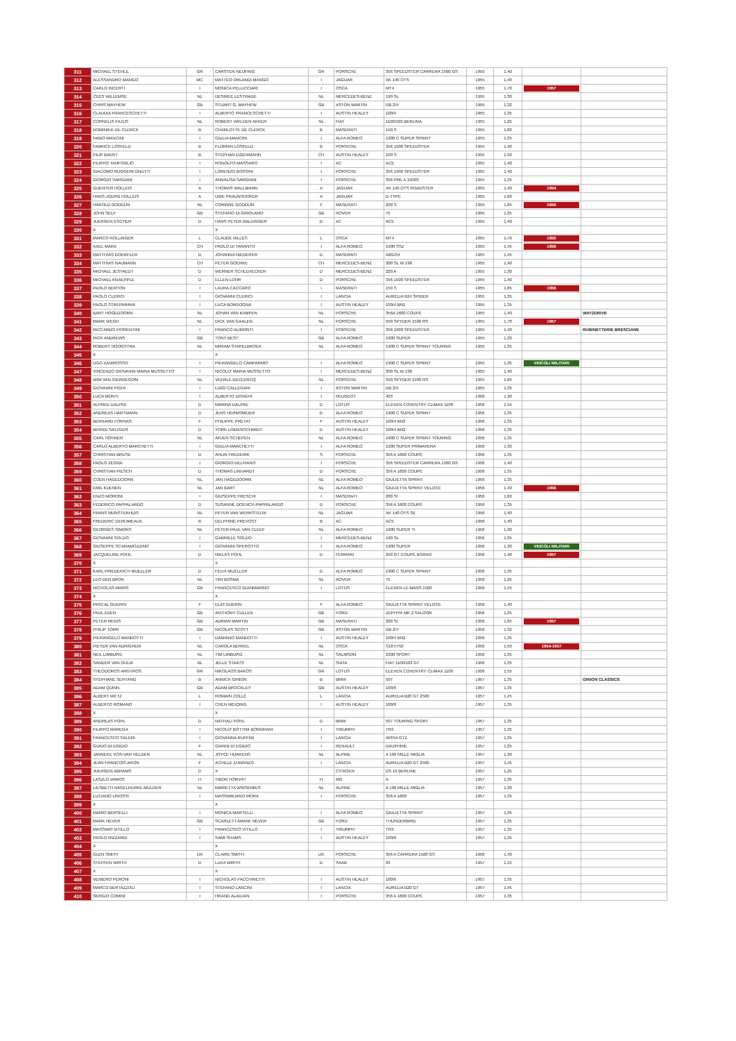| 311 | MICHAEL STEHLE | GR | CARSTEN NEUFING | GR | PORSCHE | 356 SPEEDSTER CARRERA 1500 GS | 1955 | 1,40 | | |
| 312 | ALESSANDRO MANGO | MC | MATTEO ORLANDI MANGO | I | JAGUAR | XK 140 OTS | 1955 | 1,40 | | |
| 313 | CARLO INCERTI | I | MONICA PELLICCIARI | I | OSCA | MT4 | 1955 | 1,70 | 1957 | |
| 314 | CEES WILLEMSE | NL | DESIREE LESTRADE | NL | MERCEDES-BENZ | 190 SL | 1955 | 1,30 | | |
| 315 | CHRIS MAYHEW | GB | STUART G. MAYHEW | GB | ASTON MARTIN | DB 2/4 | 1955 | 1,32 | | |
| 316 | CLAUDIA FRANCESCHETTI | I | ALBERTO FRANCESCHETTI | I | AUSTIN HEALEY | 100/4 | 1955 | 1,35 | | |
| 317 | CORNELIS FILIUS | NL | ROBERT VAN DEN AKKER | NL | FIAT | 1100/103 BERLINA | 1955 | 1,25 | | |
| 318 | DOMINIEK DE CLERCK | B | CHARLOTTE DE CLERCK | B | MASERATI | 150 S | 1955 | 1,60 | | |
| 319 | FABIO MANCINI | I | GIULIA MANCINI | I | ALFA ROMEO | 1900 C SUPER SPRINT | 1955 | 1,35 | | |
| 320 | FABRICE LOSFELD | B | FLORIAN LOSFELD | B | PORSCHE | 356 1500 SPEEDSTER | 1955 | 1,40 | | |
| 321 | FILIP BAERT | B | STEPHAN EIGENMANN | CH | AUSTIN HEALEY | 100 S | 1955 | 1,50 | | |
| 322 | FILIPPO TANFOGLIO | I | RODOLFO MASSARO | I | AC | ACE | 1955 | 1,40 | | |
| 323 | GIACOMO RUGGERI GNUTTI | I | LORENZO BOSSINI | I | PORSCHE | 356 1500 SPEEDSTER | 1955 | 1,40 | | |
| 324 | GIORGIO SARGIANI | I | ANNALISA SARGIANI | I | PORSCHE | 356 PRE A 1500S | 1955 | 1,35 | | |
| 325 | GUENTER HOLLEIS | A | THOMAS WALLMANN | A | JAGUAR | XK 140 OTS ROADSTER | 1955 | 1,40 | 1954 | |
| 326 | HANS-JOERG HOLLEIS | A | UWE PRAUNSHOFER | A | JAGUAR | D-TYPE | 1955 | 1,60 | | |
| 327 | HAROLD GODDIJN | NL | CORINNE GODDIJN | F | MASERATI | 200 S | 1955 | 1,65 | 1956 | |
| 328 | JOHN SELF | GB | STEFANO DI GIROLAMO | GB | ROVER | 75 | 1955 | 1,25 | | |
| 329 | JUERGEN ESCHER | D | HANS PETER BALDINGER | D | AC | ACE | 1955 | 1,40 | | |
| 330 | X | | X | | | | | | | |
| 331 | MARCO ROLLINGER | L | CLAUDE NILLES | L | OSCA | MT4 | 1955 | 1,70 | 1955 | |
| 332 | AXEL MARX | CH | PAOLO DI TARANTO | I | ALFA ROMEO | 1900 SSZ | 1955 | 1,45 | 1956 | |
| 333 | MATTHIAS DOERFLER | D | JOHANNA NIEDERER | D | MASERATI | A6G/54 | 1955 | 1,45 | | |
| 334 | MATTHIAS NAUMANN | CH | PETER GOERKE | CH | MERCEDES-BENZ | 300 SL W 198 | 1955 | 1,40 | | |
| 335 | MICHAEL JESTAEDT | D | WERNER SCHLEHECKER | D | MERCEDES-BENZ | 220 A | 1955 | 1,30 | | |
| 336 | MICHAEL KNAEPPLE | D | ELLEN LOHR | D | PORSCHE | 356 1500 SPEEDSTER | 1955 | 1,40 | | |
| 337 | PAOLO BERTON | I | LAURA CACCARO | I | MASERATI | 150 S | 1955 | 1,65 | 1956 | |
| 338 | PAOLO CLERICI | I | GIOVANNI CLERICI | I | LANCIA | AURELIA B24 SPIDER | 1955 | 1,35 | | |
| 339 | PAOLO STREPARAVA | I | LUCA BORDOGNA | I | AUSTIN HEALEY | 100/4 BN1 | 1955 | 1,35 | | |
| 340 | BART HOGEDOORN | NL | JOHAN VAN KAMPEN | NL | PORSCHE | 356A 1600 COUPÉ | 1955 | 1,40 | | WAY2DRIVE |
| 341 | MARK WEGH | NL | DICK VAN GAALEN | NL | PORSCHE | 550 SPYDER 1500 RS | 1955 | 1,70 | 1957 | |
| 342 | RICCARDO FIORENTINI | I | FRANCO ALIMONTI | I | PORSCHE | 356 1500 SPEEDSTER | 1955 | 1,40 | | RUBINETTERIE BRESCIANE |
| 343 | RICK ANDREWS | GB | TONY BEST | GB | ALFA ROMEO | 1900 SUPER | 1955 | 1,30 | | |
| 344 | ROBERT HOOGSTRA | NL | MIRIAM STAPELBROEK | NL | ALFA ROMEO | 1900 C SUPER SPRINT TOURING | 1955 | 1,35 | | |
| 345 | X | | X | | | | | | | |
| 346 | UGO ZANIROSSO | I | PIERANGELO CAMPARMO' | I | ALFA ROMEO | 1900 C SUPER SPRINT | 1955 | 1,35 | VEICOLI MILITARI | |
| 347 | VINCENZO GIOVANNI MARIA MUSSETTO | I | NICOLO' MARIA MUSSETTO | I | MERCEDES-BENZ | 300 SL W 198 | 1955 | 1,40 | | |
| 348 | WIM VAN GIERDEGOM | NL | VEERLE DECLERCQ | NL | PORSCHE | 550 SPYDER 1500 RS | 1955 | 1,65 | | |
| 349 | GIOVANNI PIGHI | I | LUIGI CALLEGARI | I | ASTON MARTIN | DB 2/4 | 1955 | 1,35 | | |
| 350 | LUCA MONTI | I | ALBERTO DONGHI | I | PEUGEOT | 403 | 1956 | 1,30 | | |
| 351 | ALFRED DALPKE | D | MARINA DALPKE | D | LOTUS | ELEVEN COVENTRY CLIMAX 1100 | 1956 | 1,55 | | |
| 352 | ANDREAS HARTMANN | D | JENS HERMSMEIER | D | ALFA ROMEO | 1900 C SUPER SPRINT | 1956 | 1,35 | | |
| 353 | BERNARD FORNAS | F | PHILIPPE PRETAT | F | AUSTIN HEALEY | 100/4 BN2 | 1956 | 1,35 | | |
| 354 | BERND SATZGER | D | YORK LINDENSCHMIDT | D | AUSTIN HEALEY | 100/4 BN2 | 1956 | 1,35 | | |
| 355 | CARL HÖHNER | NL | ARJEN SCHEPEN | NL | ALFA ROMEO | 1900 C SUPER SPRINT TOURING | 1956 | 1,35 | | |
| 356 | CARLO ALBERTO MARCHETTI | I | GIULIA MARCHETTI | I | ALFA ROMEO | 1900 SUPER PRIMAVERA | 1956 | 1,30 | | |
| 357 | CHRISTIAN BRUSE | D | AHLIN FREDERIK | S | PORSCHE | 356 A 1600 COUPÉ | 1956 | 1,35 | | |
| 358 | PAOLO ZEGNA | I | GIORGIO DELPIANO | I | PORSCHE | 356 SPEEDSTER CARRERA 1500 GS | 1956 | 1,40 | | |
| 359 | CHRISTIAN PIESCH | D | THOMAS LINHARDT | D | PORSCHE | 356 A 1600 COUPÉ | 1956 | 1,35 | | |
| 360 | COEN HAGEDOORN | NL | JAN HAGEDOORN | NL | ALFA ROMEO | GIULIETTA SPRINT | 1956 | 1,35 | | |
| 361 | EMIL KUENEN | NL | JAN BART | NL | ALFA ROMEO | GIULIETTA SPRINT VELOCE | 1956 | 1,40 | 1956 | |
| 362 | ENZO MORONI | I | GIUSEPPE FRESCHI | I | MASERATI | 200 SI | 1956 | 1,60 | | |
| 363 | FEDERICO PAPPALARDO | D | SUSANNE DOENCH-PAPPALARDO | D | PORSCHE | 356 A 1600 COUPÉ | 1956 | 1,35 | | |
| 364 | FRANS MUNSTERHUIS | NL | PETER VAN WERKSTEIJN | NL | JAGUAR | XK 140 OTS SE | 1956 | 1,40 | | |
| 365 | FREDERIC DERIJMEAUX | B | DELPHINE PREVOST | B | AC | ACE | 1956 | 1,40 | | |
| 366 | GEORGES SIMONS | NL | PETER-PAUL VAN CLEEF | NL | ALFA ROMEO | 1900 SUPER TI | 1956 | 1,30 | | |
| 367 | GIOVANNI SOLDO | I | GABRIELE SOLDO | I | MERCEDES-BENZ | 190 SL | 1956 | 1,35 | | |
| 368 | GIUSEPPE SCARAMOZZINO | I | GIOVANNI SPEROTTO | I | ALFA ROMEO | 1900 SUPER | 1956 | 1,30 | VEICOLI MILITARI | |
| 369 | JACQUELINE POHL | D | NIKLAS POHL | D | FERRARI | 250 GT COUPÉ BOANO | 1956 | 1,40 | 1957 | |
| 370 | X | | X | | | | | | | |
| 371 | KARL FRIEDERICH MUELLER | D | FELIX MUELLER | D | ALFA ROMEO | 1900 C SUPER SPRINT | 1956 | 1,35 | | |
| 372 | LEO DEN BROK | NL | TINI BOSMA | NL | ROVER | 75 | 1956 | 1,25 | | |
| 373 | NICHOLAS MARIS | GB | FRANCESCO GIANMARINO | I | LOTUS | ELEVEN LE MANS 1500 | 1956 | 1,55 | | |
| 374 | X | | X | | | | | | | |
| 375 | PASCAL GUERIN | F | ELIO GUERIN | F | ALFA ROMEO | GIULIETTA SPRINT VELOCE | 1956 | 1,40 | | |
| 376 | PAUL EDEN | GB | ANTHONY CULLEN | GB | FORD | ZEPHYR MK 2 SALOON | 1956 | 1,25 | | |
| 377 | PETER REGIS | GB | ADRIAN MARTIN | GB | MASERATI | 200 SI | 1956 | 1,65 | 1957 | |
| 378 | PHILIP TORR | GB | NICOLAS SCOTT | GB | ASTON MARTIN | DB 2/4 | 1956 | 1,32 | | |
| 379 | PIERANGELO MANDOTTI | I | DAMIANO MANDOTTI | I | AUSTIN HEALEY | 100/4 BN2 | 1956 | 1,35 | | |
| 380 | PIETER VAN ADRIGHEM | NL | CAROLA BERKEL | NL | OSCA | S187/750 | 1956 | 1,50 | 1954-1957 | |
| 381 | NEIL LIMBURG | NL | TIM LIMBURG | NL | SALMSON | 2300 SPORT | 1956 | 1,35 | | |
| 382 | SANDER VAN GULIK | NL | JELLE STAATS | NL | SIATA | FIAT 1100/103 GT | 1956 | 1,35 | | |
| 383 | THEODOROS ARGYROS | GR | NIKOLAOS BAKOS | GR | LOTUS | ELEVEN COVENTRY CLIMAX 1100 | 1956 | 1,55 | | |
| 384 | STEPHANE SERTANG | B | ANNICK GINION | B | BMW | 507 | 1957 | 1,35 | | GINION CLASSICS |
| 385 | ADAM QUINN | GB | ADAM BROCKLEY | GB | AUSTIN HEALEY | 100/6 | 1957 | 1,35 | | |
| 386 | ALBERT WETZ | L | ROMAIN COLLÉ | L | LANCIA | AURELIA B20 GT 2500 | 1957 | 1,45 | | |
| 387 | ALBERTO ROMANO | I | CHEN WEIQING | I | AUSTIN HEALEY | 100/6 | 1957 | 1,35 | | |
| 388 | X | | X | | | | | | | |
| 389 | ANDREAS POHL | D | NATHALI POHL | D | BMW | 507 TOURING SPORT | 1957 | 1,35 | | |
| 390 | FILIPPO MAREGA | I | NICOLO' BOTTINI BONGRANI | I | TRIUMPH | TR3 | 1957 | 1,35 | | |
| 391 | FRANCESCO SALERI | I | GIOVANNA RUFFINI | I | LANCIA | APPIA GTZ | 1957 | 1,35 | | |
| 392 | GUIDO DI EGIDIO | F | GIANNI DI EGIDIO | I | RENAULT | DAUPHINE | 1957 | 1,25 | | |
| 393 | JANNEKE VOS-VAN HELDEN | NL | JOYCE HURKENS | NL | ALPINE | A 106 MILLE MIGLIA | 1957 | 1,30 | | |
| 394 | JEAN FRANCOIS ARON | F | ACHILLE D'AVANZO | I | LANCIA | AURELIA B20 GT 2500 | 1957 | 1,45 | | |
| 395 | JUERGEN ABRAMS | D | X | | CITROEN | DS 19 BERLINE | 1957 | 1,25 | | |
| 396 | LASZLO VAMOS | H | TIBOR HORVÁT | H | MG | A | 1957 | 1,35 | | |
| 397 | LIESBETH NAGELKERKE-MULDER | NL | MARIETTA WINSEMIUS | NL | ALPINE | A 106 MILLE MIGLIA | 1957 | 1,30 | | |
| 398 | LUCIANO LINOSSI | I | MASSIMILIANO MORA | I | PORSCHE | 356 A 1600 | 1957 | 1,35 | | |
| 399 | X | | X | | | | | | | |
| 400 | MARIO BERSELLI | I | MONICA MARTELLI | I | ALFA ROMEO | GIULIETTA SPRINT | 1957 | 1,35 | | |
| 401 | MARK NEVER | GB | SCARLETT-MARIE NEVER | GB | FORD | THUNDERBIRD | 1957 | 1,35 | | |
| 402 | MASSIMO VITILLO | I | FRANCESCO VITILLO | I | TRIUMPH | TR3 | 1957 | 1,35 | | |
| 403 | PAOLO RIZZARDI | I | SAMI SHAMS | I | AUSTIN HEALEY | 100/6 | 1957 | 1,35 | | |
| 404 | X | | X | | | | | | | |
| 405 | GLEN SMITH | UK | CLAIRE SMITH | UK | PORSCHE | 356 A CARRERA 1500 GS | 1956 | 1,40 | | |
| 406 | STEFFEN WIRTH | D | LUKA WIRTH | D | SAAB | 93 | 1957 | 1,15 | | |
| 407 | X | | X | | | | | | | |
| 408 | VENIERO PERONI | I | NICHOLAS FACCHINETTI | I | AUSTIN HEALEY | 100/6 | 1957 | 1,35 | | |
| 409 | MARCO BERTAZZOLI | I | STEFANO LANCINI | I | LANCIA | AURELIA B20 GT | 1957 | 1,45 | | |
| 410 | SERGIO COMINI | I | HRAND ALADJAN | I | PORSCHE | 356 A 1600 COUPÉ | 1957 | 1,35 | | |